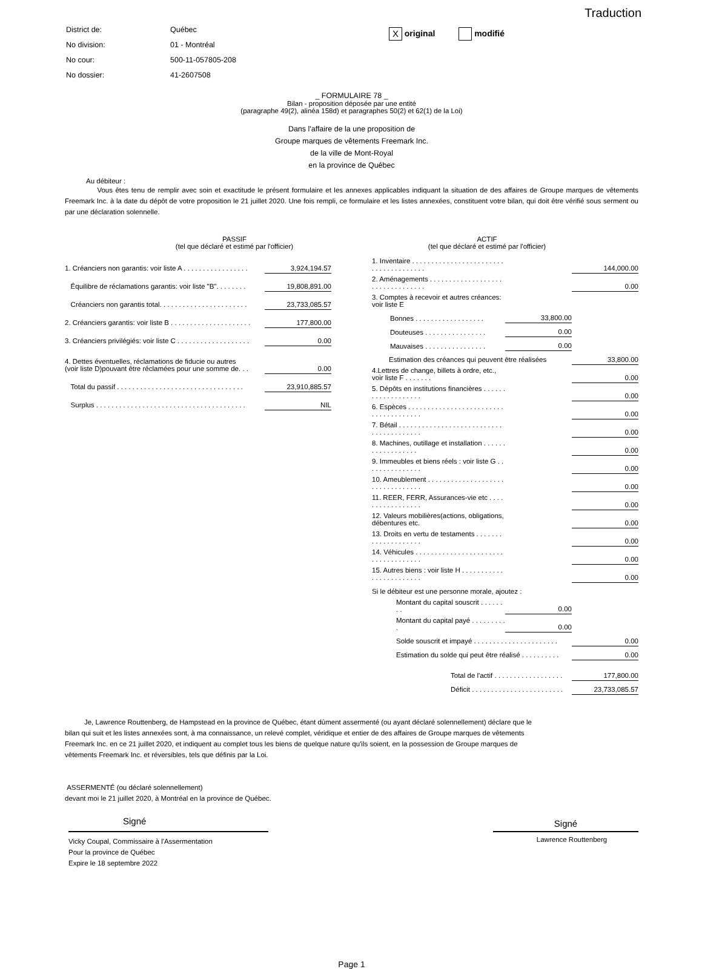Traduction
| District de: | Québec |
| No division: | 01 - Montréal |
| No cour: | 500-11-057805-208 |
| No dossier: | 41-2607508 |
X original modifié
_ FORMULAIRE 78 _
Bilan - proposition déposée par une entité
(paragraphe 49(2), alinéa 158d) et paragraphes 50(2) et 62(1) de la Loi)
Dans l'affaire de la une proposition de
Groupe marques de vêtements Freemark Inc.
de la ville de Mont-Royal
en la province de Québec
Au débiteur :
Vous êtes tenu de remplir avec soin et exactitude le présent formulaire et les annexes applicables indiquant la situation de des affaires de Groupe marques de vêtements Freemark Inc. à la date du dépôt de votre proposition le 21 juillet 2020. Une fois rempli, ce formulaire et les listes annexées, constituent votre bilan, qui doit être vérifié sous serment ou par une déclaration solennelle.
PASSIF
(tel que déclaré et estimé par l'officier)
| 1. Créanciers non garantis: voir liste A . . . . . . . . . . . . . . . . . | 3,924,194.57 |
| Équilibre de réclamations garantis: voir liste "B". . . . . . . . | 19,808,891.00 |
| Créanciers non garantis total. . . . . . . . . . . . . . . . . . . . . . . | 23,733,085.57 |
| 2. Créanciers garantis: voir liste B . . . . . . . . . . . . . . . . . . . . . | 177,800.00 |
| 3. Créanciers privilégiés: voir liste C . . . . . . . . . . . . . . . . . . . | 0.00 |
| 4. Dettes éventuelles, réclamations de fiducie ou autres (voir liste D)pouvant être réclamées pour une somme de. . . | 0.00 |
| Total du passif . . . . . . . . . . . . . . . . . . . . . . . . . . . . . . . . . | 23,910,885.57 |
| Surplus . . . . . . . . . . . . . . . . . . . . . . . . . . . . . . . . . . . . . . . | NIL |
ACTIF
(tel que déclaré et estimé par l'officier)
| 1. Inventaire . . . . . . . . . . . . . . . . . . . . . . . . . . . . . . . . . . . . . . | | 144,000.00 |
| 2. Aménagements . . . . . . . . . . . . . . . . . . . . . . . . . . . . . . . . . | | 0.00 |
| 3. Comptes à recevoir et autres créances: voir liste E | | |
| Bonnes . . . . . . . . . . . . . . . . . . | 33,800.00 | |
| Douteuses . . . . . . . . . . . . . . . . | 0.00 | |
| Mauvaises . . . . . . . . . . . . . . . . | 0.00 | |
| Estimation des créances qui peuvent être réalisées | | 33,800.00 |
| 4.Lettres de change, billets à ordre, etc., voir liste F . . . . . . . | | 0.00 |
| 5. Dépôts en institutions financières . . . . . . . . . . . . . . . . . . . | | 0.00 |
| 6. Espèces . . . . . . . . . . . . . . . . . . . . . . . . . . . . . . . . . . . . . . | | 0.00 |
| 7. Bétail . . . . . . . . . . . . . . . . . . . . . . . . . . . . . . . . . . . . . . . . | | 0.00 |
| 8. Machines, outillage et installation . . . . . . . . . . . . . . . . . . | | 0.00 |
| 9. Immeubles et biens réels : voir liste G . . . . . . . . . . . . . . . | | 0.00 |
| 10. Ameublement . . . . . . . . . . . . . . . . . . . . . . . . . . . . . . . . . | | 0.00 |
| 11. REER, FERR, Assurances-vie etc . . . . . . . . . . . . . . . . . | | 0.00 |
| 12. Valeurs mobilières(actions, obligations, débentures etc. | | 0.00 |
| 13. Droits en vertu de testaments . . . . . . . . . . . . . . . . . . . . | | 0.00 |
| 14. Véhicules . . . . . . . . . . . . . . . . . . . . . . . . . . . . . . . . . . . . | | 0.00 |
| 15. Autres biens : voir liste H . . . . . . . . . . . . . . . . . . . . . . . . | | 0.00 |
| Si le débiteur est une personne morale, ajoutez : | | |
| Montant du capital souscrit . . . . . . . . | 0.00 | |
| Montant du capital payé . . . . . . . . . . | 0.00 | |
| Solde souscrit et impayé . . . . . . . . . . . . . . . . . . . . . . | | 0.00 |
| Estimation du solde qui peut être réalisé . . . . . . . . . . | | 0.00 |
| Total de l'actif . . . . . . . . . . . . . . . . . . | | 177,800.00 |
| Déficit . . . . . . . . . . . . . . . . . . . . . . . . | | 23,733,085.57 |
Je, Lawrence Routtenberg, de Hampstead en la province de Québec, étant dûment assermenté (ou ayant déclaré solennellement) déclare que le bilan qui suit et les listes annexées sont, à ma connaissance, un relevé complet, véridique et entier de des affaires de Groupe marques de vêtements Freemark Inc. en ce 21 juillet 2020, et indiquent au complet tous les biens de quelque nature qu'ils soient, en la possession de Groupe marques de vêtements Freemark Inc. et réversibles, tels que définis par la Loi.
ASSERMENTÉ (ou déclaré solennellement)
devant moi le 21 juillet 2020, à Montréal en la province de Québec.
Signé
Vicky Coupal, Commissaire à l'Assermentation
Pour la province de Québec
Expire le 18 septembre 2022
Signé
Lawrence Routtenberg
Page 1